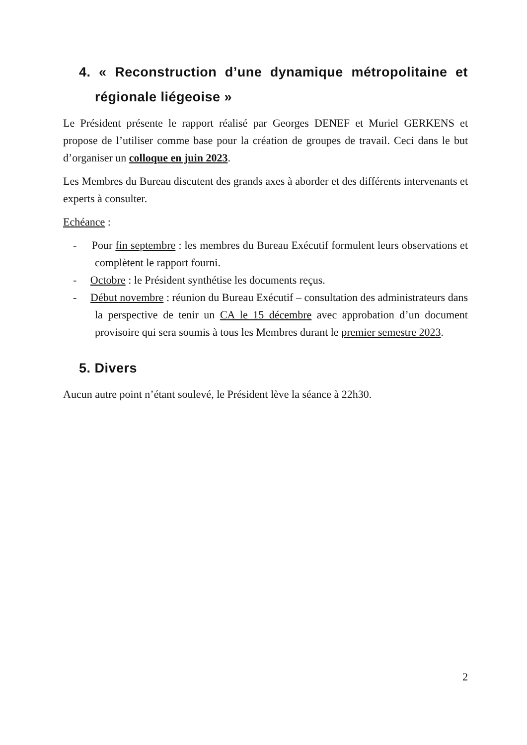4. « Reconstruction d’une dynamique métropolitaine et régionale liégeoise »
Le Président présente le rapport réalisé par Georges DENEF et Muriel GERKENS et propose de l’utiliser comme base pour la création de groupes de travail. Ceci dans le but d’organiser un colloque en juin 2023.
Les Membres du Bureau discutent des grands axes à aborder et des différents intervenants et experts à consulter.
Echéance :
- Pour fin septembre : les membres du Bureau Exécutif formulent leurs observations et complètent le rapport fourni.
- Octobre : le Président synthétise les documents reçus.
- Début novembre : réunion du Bureau Exécutif – consultation des administrateurs dans la perspective de tenir un CA le 15 décembre avec approbation d’un document provisoire qui sera soumis à tous les Membres durant le premier semestre 2023.
5. Divers
Aucun autre point n’étant soulevé, le Président lève la séance à 22h30.
2